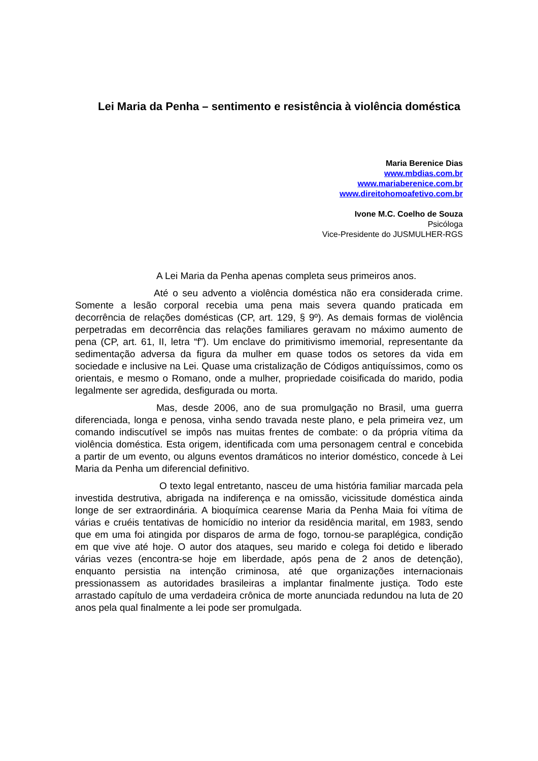Lei Maria da Penha – sentimento e resistência à violência doméstica
Maria Berenice Dias
www.mbdias.com.br
www.mariaberenice.com.br
www.direitohomoafetivo.com.br
Ivone M.C. Coelho de Souza
Psicóloga
Vice-Presidente do JUSMULHER-RGS
A Lei Maria da Penha apenas completa seus primeiros anos.
Até o seu advento a violência doméstica não era considerada crime. Somente a lesão corporal recebia uma pena mais severa quando praticada em decorrência de relações domésticas (CP, art. 129, § 9º). As demais formas de violência perpetradas em decorrência das relações familiares geravam no máximo aumento de pena (CP, art. 61, II, letra “f”). Um enclave do primitivismo imemorial, representante da sedimentação adversa da figura da mulher em quase todos os setores da vida em sociedade e inclusive na Lei. Quase uma cristalização de Códigos antiquíssimos, como os orientais, e mesmo o Romano, onde a mulher, propriedade coisificada do marido, podia legalmente ser agredida, desfigurada ou morta.
Mas, desde 2006, ano de sua promulgação no Brasil, uma guerra diferenciada, longa e penosa, vinha sendo travada neste plano, e pela primeira vez, um comando indiscutível se impôs nas muitas frentes de combate: o da própria vítima da violência doméstica. Esta origem, identificada com uma personagem central e concebida a partir de um evento, ou alguns eventos dramáticos no interior doméstico, concede à Lei Maria da Penha um diferencial definitivo.
O texto legal entretanto, nasceu de uma história familiar marcada pela investida destrutiva, abrigada na indiferença e na omissão, vicissitude doméstica ainda longe de ser extraordinária. A bioquímica cearense Maria da Penha Maia foi vítima de várias e cruéis tentativas de homicídio no interior da residência marital, em 1983, sendo que em uma foi atingida por disparos de arma de fogo, tornou-se paraplégica, condição em que vive até hoje. O autor dos ataques, seu marido e colega foi detido e liberado várias vezes (encontra-se hoje em liberdade, após pena de 2 anos de detenção), enquanto persistia na intenção criminosa, até que organizações internacionais pressionassem as autoridades brasileiras a implantar finalmente justiça. Todo este arrastado capítulo de uma verdadeira crônica de morte anunciada redundou na luta de 20 anos pela qual finalmente a lei pode ser promulgada.